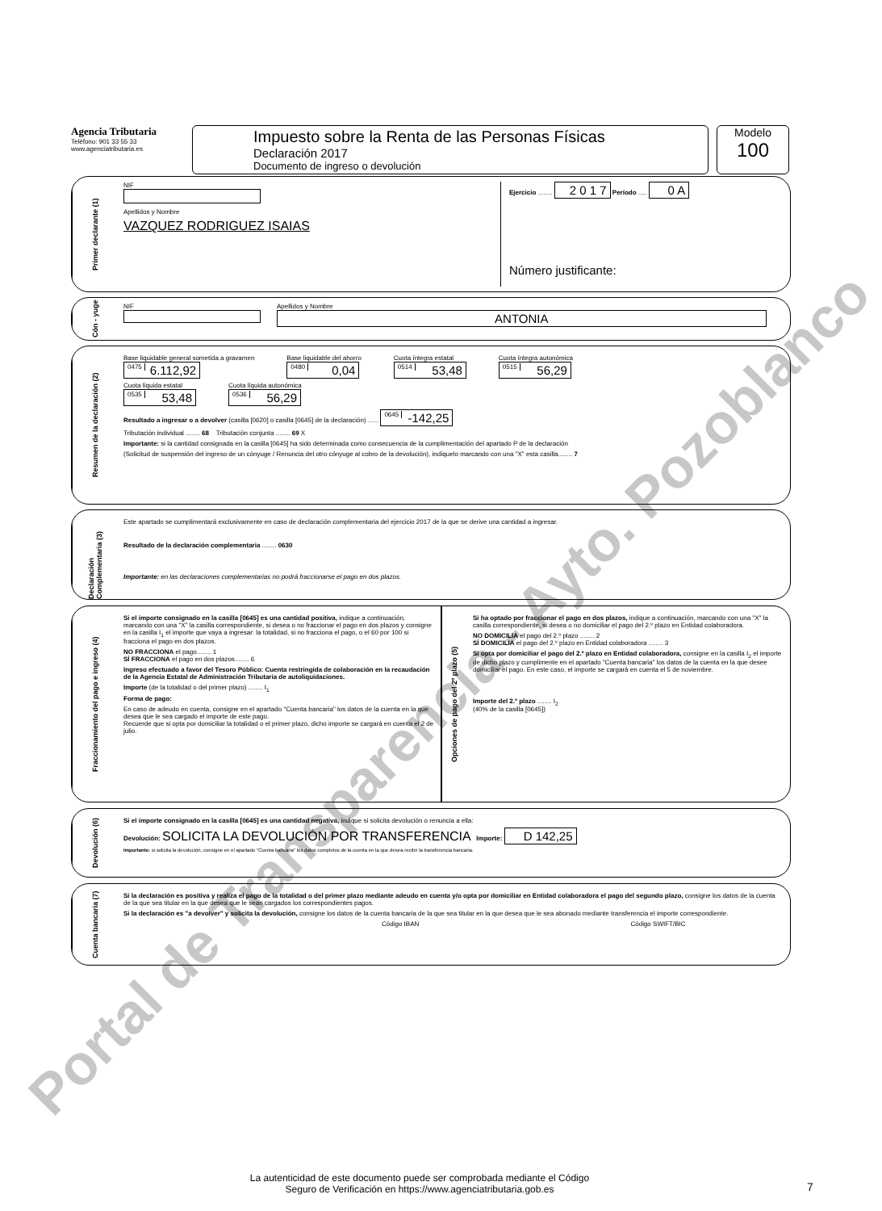Agencia Tributaria
Teléfono: 901 33 55 33
www.agenciatributaria.es
Impuesto sobre la Renta de las Personas Físicas
Declaración 2017
Documento de ingreso o devolución
Modelo
100
Primer declarante (1)
NIF
Apellidos y Nombre
VAZQUEZ RODRIGUEZ ISAIAS
Ejercicio ........ 2 0 1 7 Período ..... 0 A
Número justificante:
Cón - yuge
NIF
Apellidos y Nombre
ANTONIA
Resumen de la declaración (2)
Base liquidable general sometida a gravamen
0475 6.112,92
Base liquidable del ahorro
0480 0,04
Cuota íntegra estatal
0514 53,48
Cuota íntegra autonómica
0515 56,29
Cuota líquida estatal
0535 53,48
Cuota líquida autonómica
0536 56,29
Resultado a ingresar o a devolver (casilla [0620] o casilla [0645] de la declaración) ...... 0645 -142,25
Tributación individual ........ 68 Tributación conjunta ........ 69 X
Importante: si la cantidad consignada en la casilla [0645] ha sido determinada como consecuencia de la cumplimentación del apartado P de la declaración
(Solicitud de suspensión del ingreso de un cónyuge / Renuncia del otro cónyuge al cobro de la devolución), indíquelo marcando con una "X" esta casilla........ 7
Declaración Complementaria (3)
Este apartado se cumplimentará exclusivamente en caso de declaración complementaria del ejercicio 2017 de la que se derive una cantidad a ingresar.
Resultado de la declaración complementaria ........ 0630
Importante: en las declaraciones complementarias no podrá fraccionarse el pago en dos plazos.
Fraccionamiento del pago e ingreso (4)
Si el importe consignado en la casilla [0645] es una cantidad positiva, indique a continuación, marcando con una "X" la casilla correspondiente, si desea o no fraccionar el pago en dos plazos y consigne en la casilla I<sub>1</sub> el importe que vaya a ingresar: la totalidad, si no fracciona el pago, o el 60 por 100 si fracciona el pago en dos plazos.
NO FRACCIONA el pago........ 1
SÍ FRACCIONA el pago en dos plazos........ 6
Ingreso efectuado a favor del Tesoro Público: Cuenta restringida de colaboración en la recaudación de la Agencia Estatal de Administración Tributaria de autoliquidaciones.
Importe (de la totalidad o del primer plazo) ........ I<sub>1</sub>
Forma de pago:
En caso de adeudo en cuenta, consigne en el apartado "Cuenta bancaria" los datos de la cuenta en la que desea que le sea cargado el importe de este pago.
Recuerde que si opta por domiciliar la totalidad o el primer plazo, dicho importe se cargará en cuenta el 2 de julio.
Opciones de pago del 2º plazo (5)
Si ha optado por fraccionar el pago en dos plazos, indique a continuación, marcando con una "X" la casilla correspondiente, si desea o no domiciliar el pago del 2.º plazo en Entidad colaboradora.
NO DOMICILIA el pago del 2.º plazo ........ 2
SÍ DOMICILIA el pago del 2.º plazo en Entidad colaboradora ........ 3
Si opta por domiciliar el pago del 2.º plazo en Entidad colaboradora, consigne en la casilla I<sub>2</sub> el importe de dicho plazo y cumplimente en el apartado "Cuenta bancaria" los datos de la cuenta en la que desee domiciliar el pago. En este caso, el importe se cargará en cuenta el 5 de noviembre.
Importe del 2.º plazo ........ I<sub>2</sub>
(40% de la casilla [0645])
Devolución (6)
Si el importe consignado en la casilla [0645] es una cantidad negativa, indique si solicita devolución o renuncia a ella:
Devolución: SOLICITA LA DEVOLUCIÓN POR TRANSFERENCIA Importe: D 142,25
Importante: si solicita la devolución, consigne en el apartado "Cuenta bancaria" los datos completos de la cuenta en la que desea recibir la transferencia bancaria.
Cuenta bancaria (7)
Si la declaración es positiva y realiza el pago de la totalidad o del primer plazo mediante adeudo en cuenta y/o opta por domiciliar en Entidad colaboradora el pago del segundo plazo, consigne los datos de la cuenta de la que sea titular en la que desea que le sean cargados los correspondientes pagos.
Si la declaración es "a devolver" y solicita la devolución, consigne los datos de la cuenta bancaria de la que sea titular en la que desea que le sea abonado mediante transferencia el importe correspondiente.
Código IBAN Código SWIFT/BIC
La autenticidad de este documento puede ser comprobada mediante el Código Seguro de Verificación en https://www.agenciatributaria.gob.es
7
Portal de Transparencia - Ayto. Pozoblanco